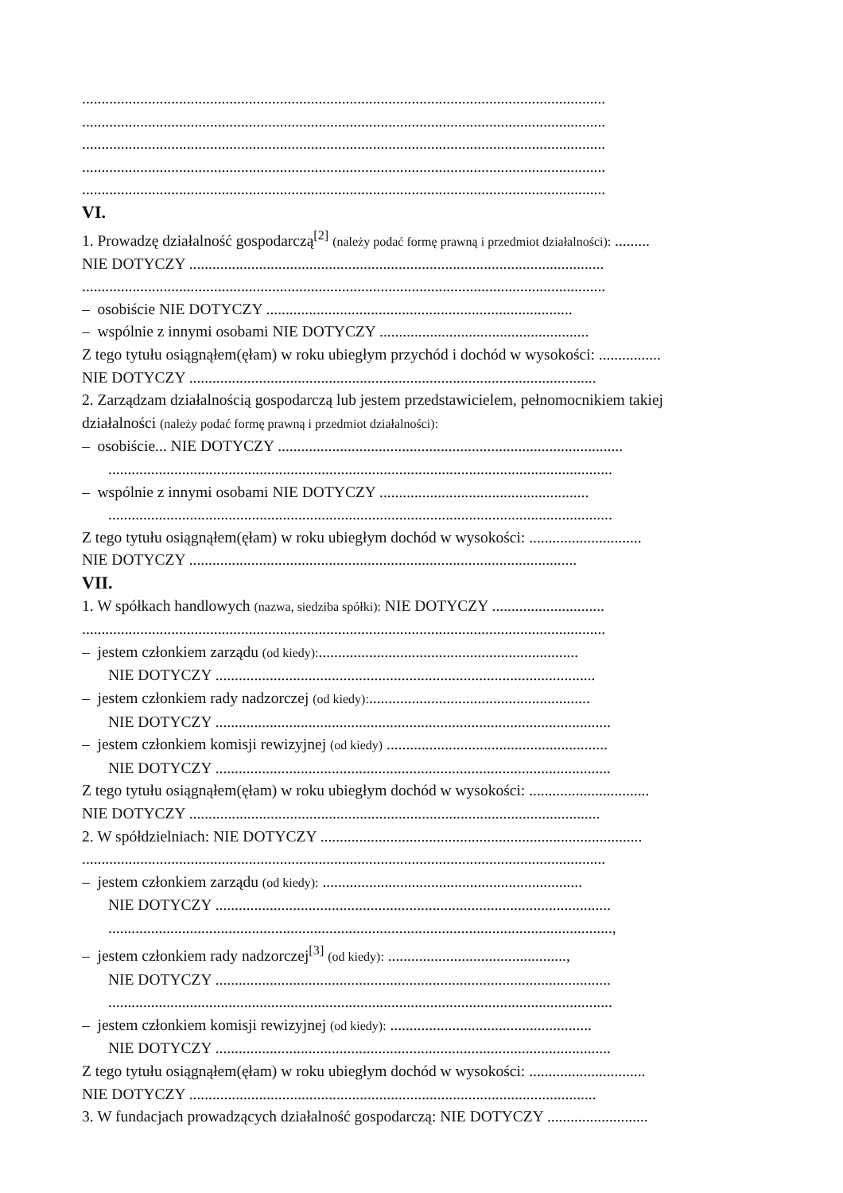.......................................................................................................................................
.......................................................................................................................................
.......................................................................................................................................
.......................................................................................................................................
.......................................................................................................................................
VI.
1. Prowadzę działalność gospodarczą<sup>[2]</sup> (należy podać formę prawną i przedmiot działalności): .........
NIE DOTYCZY ...........................................................................................................
.......................................................................................................................................
– osobiście NIE DOTYCZY ...............................................................................
– wspólnie z innymi osobami NIE DOTYCZY ......................................................
Z tego tytułu osiągnąłem(ęłam) w roku ubiegłym przychód i dochód w wysokości: ................
NIE DOTYCZY .........................................................................................................
2. Zarządzam działalnością gospodarczą lub jestem przedstawicielem, pełnomocnikiem takiej
działalności (należy podać formę prawną i przedmiot działalności):
– osobiście... NIE DOTYCZY .........................................................................................
..................................................................................................................................
– wspólnie z innymi osobami NIE DOTYCZY ......................................................
..................................................................................................................................
Z tego tytułu osiągnąłem(ęłam) w roku ubiegłym dochód w wysokości: .............................
NIE DOTYCZY ....................................................................................................
VII.
1. W spółkach handlowych (nazwa, siedziba spółki): NIE DOTYCZY .............................
.......................................................................................................................................
– jestem członkiem zarządu (od kiedy):...................................................................
NIE DOTYCZY ..................................................................................................
– jestem członkiem rady nadzorczej (od kiedy):.........................................................
NIE DOTYCZY ......................................................................................................
– jestem członkiem komisji rewizyjnej (od kiedy) .........................................................
NIE DOTYCZY ......................................................................................................
Z tego tytułu osiągnąłem(ęłam) w roku ubiegłym dochód w wysokości: ...............................
NIE DOTYCZY ..........................................................................................................
2. W spółdzielniach: NIE DOTYCZY ...................................................................................
.......................................................................................................................................
– jestem członkiem zarządu (od kiedy): ...................................................................
NIE DOTYCZY ......................................................................................................
..................................................................................................................................,
– jestem członkiem rady nadzorczej<sup>[3]</sup> (od kiedy): ..............................................,
NIE DOTYCZY ......................................................................................................
..................................................................................................................................
– jestem członkiem komisji rewizyjnej (od kiedy): ....................................................
NIE DOTYCZY ......................................................................................................
Z tego tytułu osiągnąłem(ęłam) w roku ubiegłym dochód w wysokości: ..............................
NIE DOTYCZY .........................................................................................................
3. W fundacjach prowadzących działalność gospodarczą: NIE DOTYCZY ..........................